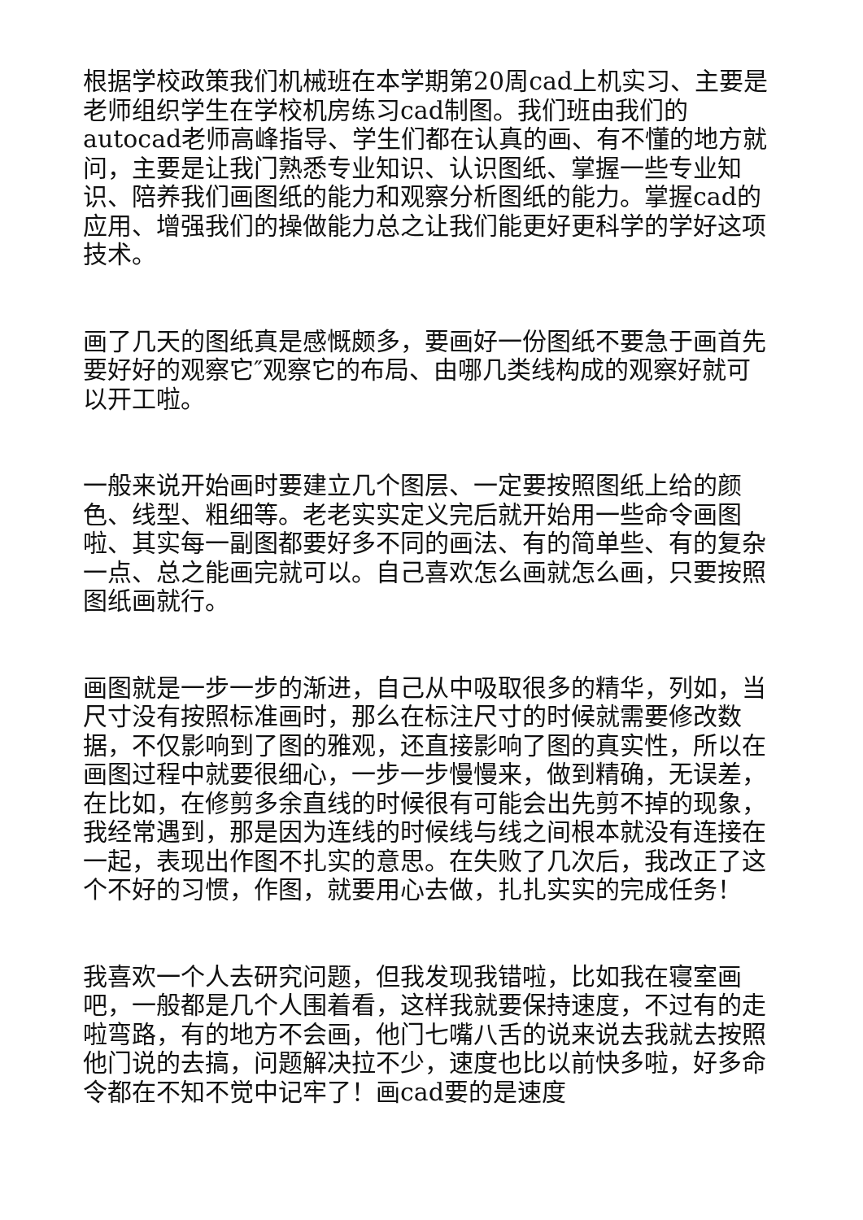根据学校政策我们机械班在本学期第20周cad上机实习、主要是老师组织学生在学校机房练习cad制图。我们班由我们的autocad老师高峰指导、学生们都在认真的画、有不懂的地方就问，主要是让我门熟悉专业知识、认识图纸、掌握一些专业知识、陪养我们画图纸的能力和观察分析图纸的能力。掌握cad的应用、增强我们的操做能力总之让我们能更好更科学的学好这项技术。
画了几天的图纸真是感慨颇多，要画好一份图纸不要急于画首先要好好的观察它″观察它的布局、由哪几类线构成的观察好就可以开工啦。
一般来说开始画时要建立几个图层、一定要按照图纸上给的颜色、线型、粗细等。老老实实定义完后就开始用一些命令画图啦、其实每一副图都要好多不同的画法、有的简单些、有的复杂一点、总之能画完就可以。自己喜欢怎么画就怎么画，只要按照图纸画就行。
画图就是一步一步的渐进，自己从中吸取很多的精华，列如，当尺寸没有按照标准画时，那么在标注尺寸的时候就需要修改数据，不仅影响到了图的雅观，还直接影响了图的真实性，所以在画图过程中就要很细心，一步一步慢慢来，做到精确，无误差，在比如，在修剪多余直线的时候很有可能会出先剪不掉的现象，我经常遇到，那是因为连线的时候线与线之间根本就没有连接在一起，表现出作图不扎实的意思。在失败了几次后，我改正了这个不好的习惯，作图，就要用心去做，扎扎实实的完成任务！
我喜欢一个人去研究问题，但我发现我错啦，比如我在寝室画吧，一般都是几个人围着看，这样我就要保持速度，不过有的走啦弯路，有的地方不会画，他门七嘴八舌的说来说去我就去按照他门说的去搞，问题解决拉不少，速度也比以前快多啦，好多命令都在不知不觉中记牢了！画cad要的是速度